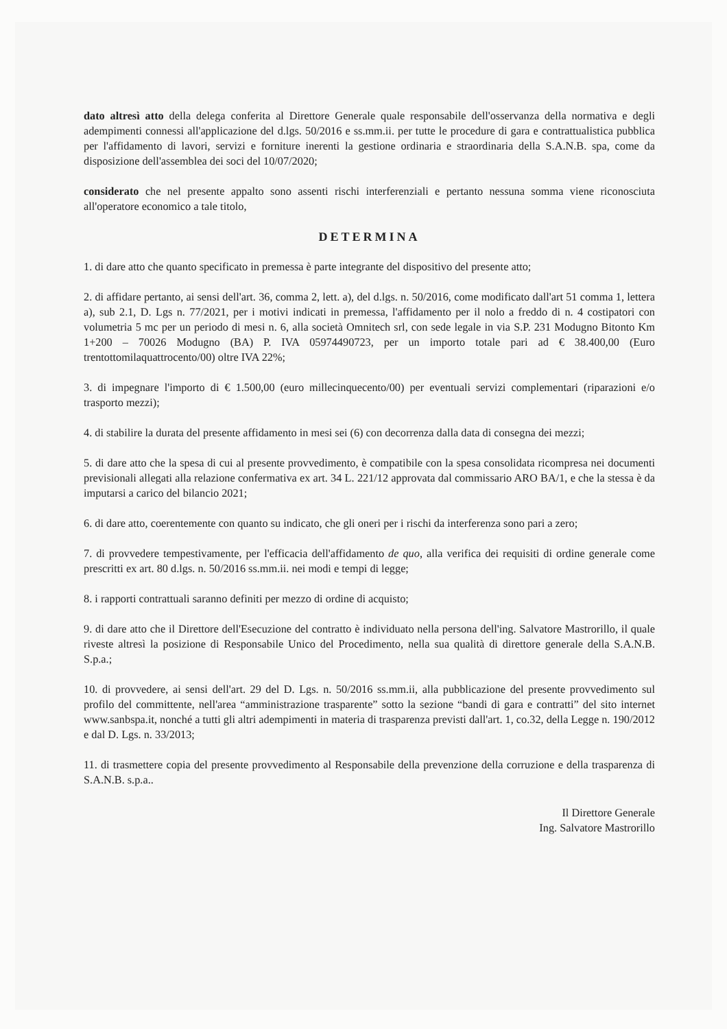dato altresì atto della delega conferita al Direttore Generale quale responsabile dell'osservanza della normativa e degli adempimenti connessi all'applicazione del d.lgs. 50/2016 e ss.mm.ii. per tutte le procedure di gara e contrattualistica pubblica per l'affidamento di lavori, servizi e forniture inerenti la gestione ordinaria e straordinaria della S.A.N.B. spa, come da disposizione dell'assemblea dei soci del 10/07/2020;
considerato che nel presente appalto sono assenti rischi interferenziali e pertanto nessuna somma viene riconosciuta all'operatore economico a tale titolo,
DETERMINA
1. di dare atto che quanto specificato in premessa è parte integrante del dispositivo del presente atto;
2. di affidare pertanto, ai sensi dell'art. 36, comma 2, lett. a), del d.lgs. n. 50/2016, come modificato dall'art 51 comma 1, lettera a), sub 2.1, D. Lgs n. 77/2021, per i motivi indicati in premessa, l'affidamento per il nolo a freddo di n. 4 costipatori con volumetria 5 mc per un periodo di mesi n. 6, alla società Omnitech srl, con sede legale in via S.P. 231 Modugno Bitonto Km 1+200 – 70026 Modugno (BA) P. IVA 05974490723, per un importo totale pari ad € 38.400,00 (Euro trentottomilaquattrocento/00) oltre IVA 22%;
3. di impegnare l'importo di € 1.500,00 (euro millecinquecento/00) per eventuali servizi complementari (riparazioni e/o trasporto mezzi);
4. di stabilire la durata del presente affidamento in mesi sei (6) con decorrenza dalla data di consegna dei mezzi;
5. di dare atto che la spesa di cui al presente provvedimento, è compatibile con la spesa consolidata ricompresa nei documenti previsionali allegati alla relazione confermativa ex art. 34 L. 221/12 approvata dal commissario ARO BA/1, e che la stessa è da imputarsi a carico del bilancio 2021;
6. di dare atto, coerentemente con quanto su indicato, che gli oneri per i rischi da interferenza sono pari a zero;
7. di provvedere tempestivamente, per l'efficacia dell'affidamento de quo, alla verifica dei requisiti di ordine generale come prescritti ex art. 80 d.lgs. n. 50/2016 ss.mm.ii. nei modi e tempi di legge;
8. i rapporti contrattuali saranno definiti per mezzo di ordine di acquisto;
9. di dare atto che il Direttore dell'Esecuzione del contratto è individuato nella persona dell'ing. Salvatore Mastrorillo, il quale riveste altresì la posizione di Responsabile Unico del Procedimento, nella sua qualità di direttore generale della S.A.N.B. S.p.a.;
10. di provvedere, ai sensi dell'art. 29 del D. Lgs. n. 50/2016 ss.mm.ii, alla pubblicazione del presente provvedimento sul profilo del committente, nell'area “amministrazione trasparente” sotto la sezione “bandi di gara e contratti” del sito internet www.sanbspa.it, nonché a tutti gli altri adempimenti in materia di trasparenza previsti dall'art. 1, co.32, della Legge n. 190/2012 e dal D. Lgs. n. 33/2013;
11. di trasmettere copia del presente provvedimento al Responsabile della prevenzione della corruzione e della trasparenza di S.A.N.B. s.p.a..
Il Direttore Generale
Ing. Salvatore Mastrorillo